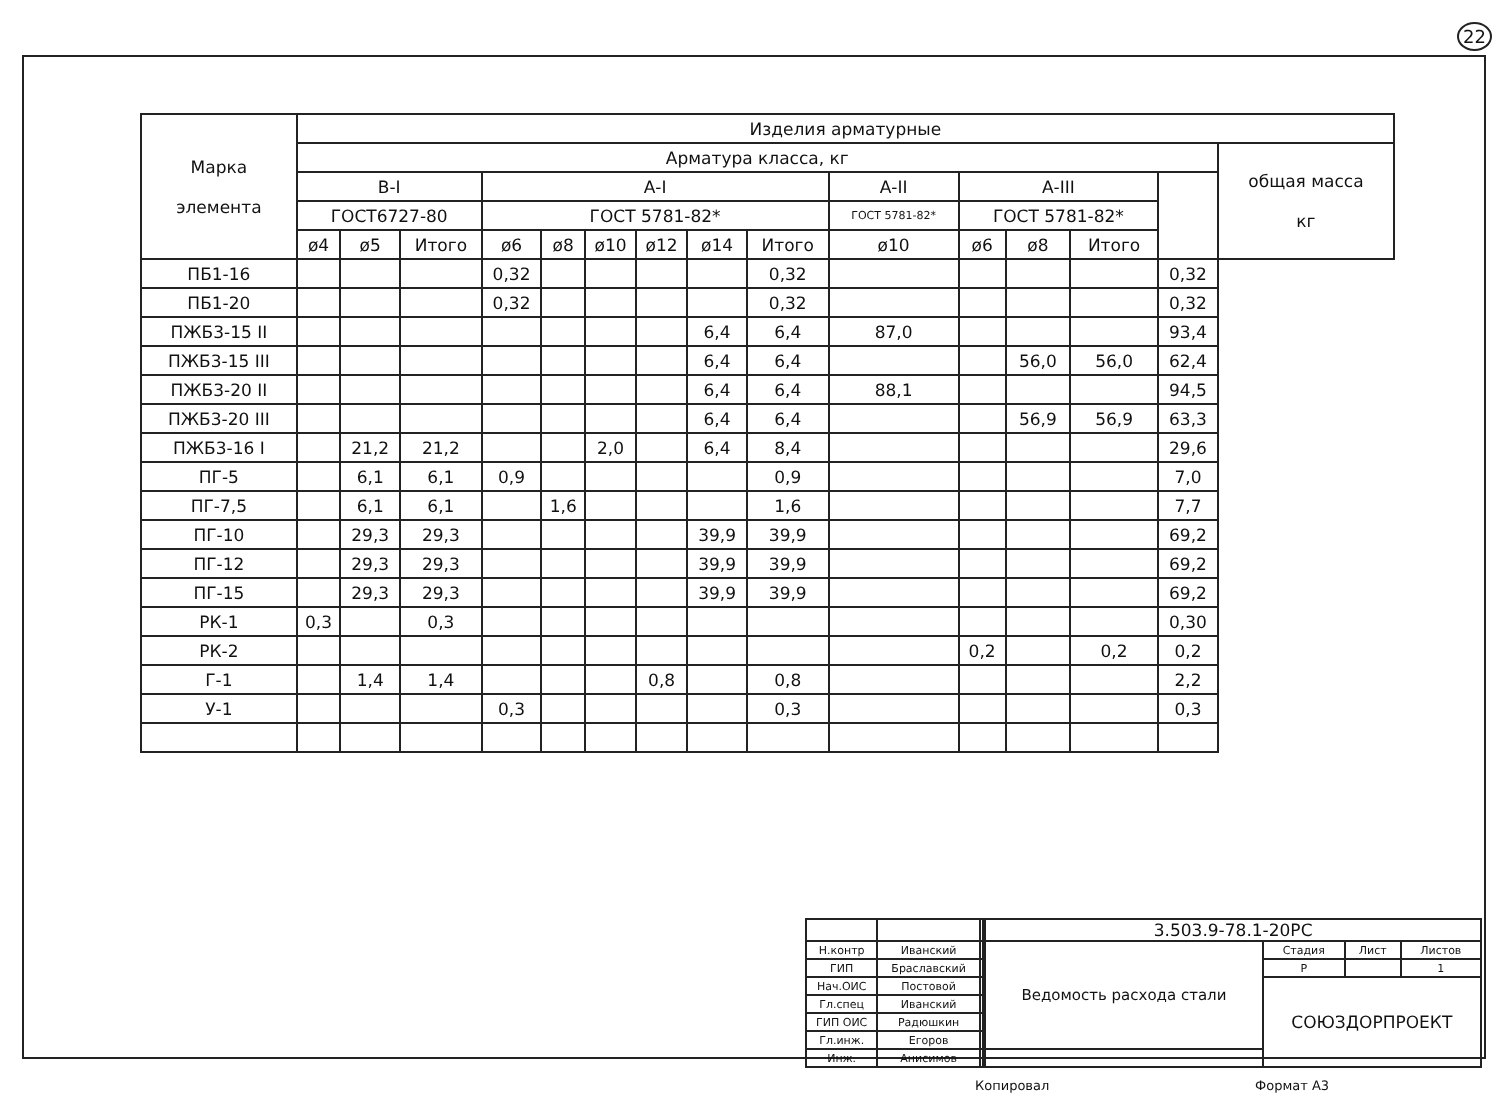22
| Марка элемента | Изделия арматурные | | | | | | | | | | | | | | |
| --- | --- | --- | --- | --- | --- | --- | --- | --- | --- | --- | --- | --- | --- | --- | --- |
| | Арматура класса, кг | | | | | | | | | | | | | | общая масса кг |
| | В-I | | | А-I | | | | | | А-II | А-III | | | | |
| | ГОСТ6727-80 | | | ГОСТ 5781-82* | | | | | | ГОСТ 5781-82* | ГОСТ 5781-82* | | | | |
| | ø4 | ø5 | Итого | ø6 | ø8 | ø10 | ø12 | ø14 | Итого | ø10 | ø6 | ø8 | Итого | | |
| ПБ1-16 | | | | 0,32 | | | | | 0,32 | | | | | 0,32 | |
| ПБ1-20 | | | | 0,32 | | | | | 0,32 | | | | | 0,32 | |
| ПЖБ3-15 II | | | | | | | | 6,4 | 6,4 | 87,0 | | | | 93,4 | |
| ПЖБ3-15 III | | | | | | | | 6,4 | 6,4 | | | 56,0 | 56,0 | 62,4 | |
| ПЖБ3-20 II | | | | | | | | 6,4 | 6,4 | 88,1 | | | | 94,5 | |
| ПЖБ3-20 III | | | | | | | | 6,4 | 6,4 | | | 56,9 | 56,9 | 63,3 | |
| ПЖБ3-16 I | | 21,2 | 21,2 | | | 2,0 | | 6,4 | 8,4 | | | | | 29,6 | |
| ПГ-5 | | 6,1 | 6,1 | 0,9 | | | | | 0,9 | | | | | 7,0 | |
| ПГ-7,5 | | 6,1 | 6,1 | | 1,6 | | | | 1,6 | | | | | 7,7 | |
| ПГ-10 | | 29,3 | 29,3 | | | | | 39,9 | 39,9 | | | | | 69,2 | |
| ПГ-12 | | 29,3 | 29,3 | | | | | 39,9 | 39,9 | | | | | 69,2 | |
| ПГ-15 | | 29,3 | 29,3 | | | | | 39,9 | 39,9 | | | | | 69,2 | |
| РК-1 | 0,3 | | 0,3 | | | | | | | | | | | 0,30 | |
| РК-2 | | | | | | | | | | | 0,2 | | 0,2 | 0,2 | |
| Г-1 | | 1,4 | 1,4 | | | | 0,8 | | 0,8 | | | | | 2,2 | |
| У-1 | | | | 0,3 | | | | | 0,3 | | | | | 0,3 | |
| | | | | 3.503.9-78.1-20РС | | | |
| Н.контр | Иванский | | | Ведомость расхода стали | Стадия | Лист | Листов |
| ГИП | Браславский | | | | Р | | 1 |
| Нач.ОИС | Постовой | | | | СОЮЗДОРПРОЕКТ | | |
| Гл.спец | Иванский | | | | | | |
| ГИП ОИС | Радюшкин | | | | | | |
| Гл.инж. | Егоров | | | | | | |
| Инж. | Анисимов | | | | | | |
Копировал Формат А3